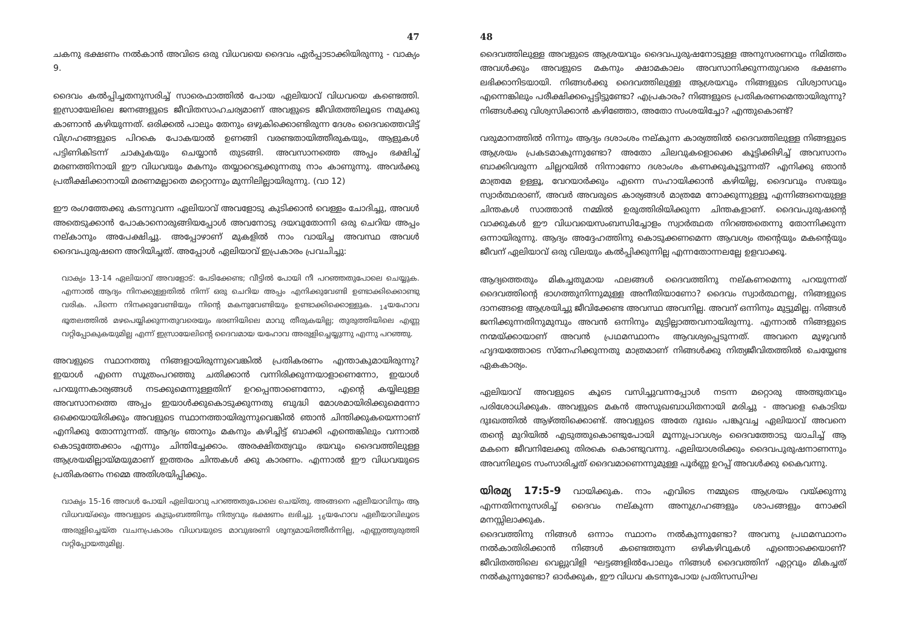47
ചകനു ഭക്ഷണം നൽകാൻ അവിടെ ഒരു വിധവയെ ദൈവം ഏർപ്പാടാക്കിയിരുന്നു - വാക്യം 9.
ദൈവം കൽപ്പിച്ചതനുസരിച്ച് സാരെഫാത്തിൽ പോയ ഏലിയാവ് വിധവയെ കണ്ടെത്തി. ഇസ്രായേലിലെ ജനങ്ങളുടെ ജീവിതസാഹചര്യമാണ് അവളുടെ ജീവിതത്തിലൂടെ നമുക്കു കാണാൻ കഴിയുന്നത്. ഒരിക്കൽ പാലും തേനും ഒഴുകിക്കൊണ്ടിരുന്ന ദേശം ദൈവത്തെവിട്ട് വിഗ്രഹങ്ങളുടെ പിറകെ പോകയാൽ ഉണങ്ങി വരണ്ടതായിത്തീരുകയും, ആളുകൾ പട്ടിണികിടന്ന് ചാകുകയും ചെയ്യാൻ തുടങ്ങി. അവസാനത്തെ അപ്പം ഭക്ഷിച്ച് മരണത്തിനായി ഈ വിധവയും മകനും തയ്യാറെടുക്കുന്നതു നാം കാണുന്നു. അവർക്കു പ്രതീക്ഷിക്കാനായി മരണമല്ലാതെ മറ്റൊന്നും മുന്നിലില്ലായിരുന്നു. (വാ 12)
ഈ രംഗത്തേക്കു കടന്നുവന്ന ഏലിയാവ് അവളോടു കുടിക്കാൻ വെള്ളം ചോദിച്ചു, അവൾ അതെടുക്കാൻ പോകാനൊരുങ്ങിയപ്പോൾ അവനോടു ദയവുതോന്നി ഒരു ചെറിയ അപ്പം നല്കാനും അപേക്ഷിച്ചു. അപ്പോഴാണ് മുകളിൽ നാം വായിച്ച അവസ്ഥ അവൾ ദൈവപുരുഷനെ അറിയിച്ചത്. അപ്പോൾ ഏലിയാവ് ഇപ്രകാരം പ്രവചിച്ചു:
വാക്യം 13-14 ഏലിയാവ് അവളോട്: പേടിക്കേണ്ട; വീട്ടിൽ പോയി നീ പറഞ്ഞതുപോലെ ചെയ്യുക. എന്നാൽ ആദ്യം നിനക്കുള്ളതിൽ നിന്ന് ഒരു ചെറിയ അപ്പം എനിക്കുവേണ്ടി ഉണ്ടാക്കിക്കൊണ്ടു വരിക. പിന്നെ നിനക്കുവേണ്ടിയും നിന്റെ മകനുവേണ്ടിയും ഉണ്ടാക്കിക്കൊള്ളുക. <sub>14</sub>യഹോവ ഭൂതലത്തിൽ മഴപെയ്യിക്കുന്നതുവരെയും ഭരണിയിലെ മാവു തീരുകയില്ല; തുരുത്തിയിലെ എണ്ണ വറ്റിപ്പോകുകയുമില്ല എന്ന് ഇസ്രായേലിന്റെ ദൈവമായ യഹോവ അരുളിച്ചെയ്യുന്നു എന്നു പറഞ്ഞു.
അവളുടെ സ്ഥാനത്തു നിങ്ങളായിരുന്നുവെങ്കിൽ പ്രതികരണം എന്താകുമായിരുന്നു? ഇയാൾ എന്നെ സൂത്രംപറഞ്ഞു ചതിക്കാൻ വന്നിരിക്കുന്നയാളാണെന്നോ, ഇയാൾ പറയുന്നകാര്യങ്ങൾ നടക്കുമെന്നുള്ളതിന് ഉറപ്പെന്താണെന്നോ, എന്റെ കയ്യിലുള്ള അവസാനത്തെ അപ്പം ഇയാൾക്കുകൊടുക്കുന്നതു ബുദ്ധി മോശമായിരിക്കുമെന്നോ ഒക്കെയായിരിക്കും അവളുടെ സ്ഥാനത്തായിരുന്നുവെങ്കിൽ ഞാൻ ചിന്തിക്കുകയെന്നാണ് എനിക്കു തോന്നുന്നത്. ആദ്യം ഞാനും മകനും കഴിച്ചിട്ട് ബാക്കി എന്തെങ്കിലും വന്നാൽ കൊടുത്തേക്കാം എന്നും ചിന്തിച്ചേക്കാം. അരക്ഷിതത്വവും ഭയവും ദൈവത്തിലുള്ള ആശ്രയമില്ലായ്മയുമാണ് ഇത്തരം ചിന്തകൾ ക്കു കാരണം. എന്നാൽ ഈ വിധവയുടെ പ്രതികരണം നമ്മെ അതിശയിപ്പിക്കും.
വാക്യം 15-16 അവൾ പോയി ഏലിയാവു പറഞ്ഞതുപോലെ ചെയ്തു. അങ്ങനെ ഏലീയാവിനും ആ വിധവയ്ക്കും അവളുടെ കുടുംബത്തിനും നിത്യവും ഭക്ഷണം ലഭിച്ചു. <sub>16</sub>യഹോവ ഏലീയാവിലൂടെ അരുളിച്ചെയ്ത വചനപ്രകാരം വിധവയുടെ മാവുഭരണി ശൂന്യമായിത്തീർന്നില്ല, എണ്ണത്തുരുത്തി വറ്റിപ്പോയതുമില്ല.
48
ദൈവത്തിലുള്ള അവളുടെ ആശ്രയവും ദൈവപുരുഷനോടുള്ള അനുസരണവും നിമിത്തം അവൾക്കും അവളുടെ മകനും ക്ഷാമകാലം അവസാനിക്കുന്നതുവരെ ഭക്ഷണം ലഭിക്കാനിടയായി. നിങ്ങൾക്കു ദൈവത്തിലുള്ള ആശ്രയവും നിങ്ങളുടെ വിശ്വാസവും എന്നെങ്കിലും പരീക്ഷിക്കപ്പെട്ടിട്ടുണ്ടോ? എപ്രകാരം? നിങ്ങളുടെ പ്രതികരണമെന്തായിരുന്നു? നിങ്ങൾക്കു വിശ്വസിക്കാൻ കഴിഞ്ഞോ, അതോ സംശയിച്ചോ? എന്തുകൊണ്ട്?
വരുമാനത്തിൽ നിന്നും ആദ്യം ദശാംശം നല്കുന്ന കാര്യത്തിൽ ദൈവത്തിലുള്ള നിങ്ങളുടെ ആശ്രയം പ്രകടമാകുന്നുണ്ടോ? അതോ ചിലവുകളൊക്കെ കൂട്ടിക്കിഴിച്ച് അവസാനം ബാക്കിവരുന്ന ചില്ലറയിൽ നിന്നാണോ ദശാംശം കണക്കുകൂട്ടുന്നത്? എനിക്കു ഞാൻ മാത്രമേ ഉള്ളൂ, വേറയാർക്കും എന്നെ സഹായിക്കാൻ കഴിയില്ല, ദൈവവും സഭയും സ്വാർത്ഥരാണ്, അവർ അവരുടെ കാര്യങ്ങൾ മാത്രമേ നോക്കുന്നുള്ളൂ എന്നിങ്ങനെയുള്ള ചിന്തകൾ സാത്താൻ നമ്മിൽ ഉരുത്തിരിയിക്കുന്ന ചിന്തകളാണ്. ദൈവപുരുഷന്റെ വാക്കുകൾ ഈ വിധവയെസംബന്ധിച്ചോളം സ്വാർത്ഥത നിറഞ്ഞതെന്നു തോന്നിക്കുന്ന ഒന്നായിരുന്നു. ആദ്യം അദ്ദേഹത്തിനു കൊടുക്കണമെന്ന ആവശ്യം തന്റെയും മകന്റെയും ജീവന് ഏലിയാവ് ഒരു വിലയും കൽപ്പിക്കുന്നില്ല എന്നതോന്നലല്ലേ ഉളവാക്കൂ.
ആദ്യത്തെതും മികച്ചതുമായ ഫലങ്ങൾ ദൈവത്തിനു നല്കണമെന്നു പറയുന്നത് ദൈവത്തിന്റെ ഭാഗത്തുനിന്നുമുള്ള അനീതിയാണോ? ദൈവം സ്വാർത്ഥനല്ല, നിങ്ങളുടെ ദാനങ്ങളെ ആശ്രയിച്ചു ജീവിക്കേണ്ട അവസ്ഥ അവനില്ല. അവന് ഒന്നിനും മുട്ടുമില്ല. നിങ്ങൾ ജനിക്കുന്നതിനുമുമ്പും അവൻ ഒന്നിനും മുട്ടില്ലാത്തവനായിരുന്നു. എന്നാൽ നിങ്ങളുടെ നന്മയ്ക്കായാണ് അവൻ പ്രഥമസ്ഥാനം ആവശ്യപ്പെടുന്നത്. അവനെ മുഴുവൻ ഹൃദയത്തോടെ സ്നേഹിക്കുന്നതു മാത്രമാണ് നിങ്ങൾക്കു നിത്യജീവിതത്തിൽ ചെയ്യേണ്ട ഏകകാര്യം.
ഏലിയാവ് അവളുടെ കൂടെ വസിച്ചുവന്നപ്പോൾ നടന്ന മറ്റൊരു അത്ഭുതവും പരിശോധിക്കുക. അവളുടെ മകൻ അസുഖബാധിതനായി മരിച്ചു - അവളെ കൊടിയ ദുഃഖത്തിൽ ആഴ്ത്തിക്കൊണ്ട്. അവളുടെ അതേ ദുഃഖം പങ്കുവച്ച ഏലിയാവ് അവനെ തന്റെ മുറിയിൽ എടുത്തുകൊണ്ടുപോയി മൂന്നുപ്രാവശ്യം ദൈവത്തോടു യാചിച്ച് ആ മകനെ ജീവനിലേക്കു തിരകെ കൊണ്ടുവന്നു. ഏലിയാശരിക്കും ദൈവപുരുഷനാണന്നും അവനിലൂടെ സംസാരിച്ചത് ദൈവമാണെന്നുമുള്ള പൂർണ്ണ ഉറപ്പ് അവൾക്കു കൈവന്നു.
യിരമ്യ 17:5-9 വായിക്കുക. നാം എവിടെ നമ്മുടെ ആശ്രയം വയ്ക്കുന്നു എന്നതിനനുസരിച്ച് ദൈവം നല്കുന്ന അനുഗ്രഹങ്ങളും ശാപങ്ങളും നോക്കി മനസ്സിലാക്കുക.
ദൈവത്തിനു നിങ്ങൾ ഒന്നാം സ്ഥാനം നൽകുന്നുണ്ടോ? അവനു പ്രഥമസ്ഥാനം നൽകാതിരിക്കാൻ നിങ്ങൾ കണ്ടെത്തുന്ന ഒഴികഴിവുകൾ എന്തൊക്കെയാണ്? ജീവിതത്തിലെ വെല്ലുവിളി ഘട്ടങ്ങളിൽപോലും നിങ്ങൾ ദൈവത്തിന് ഏറ്റവും മികച്ചത് നൽകുന്നുണ്ടോ? ഓർക്കുക, ഈ വിധവ കടന്നുപോയ പ്രതിസന്ധിഘ